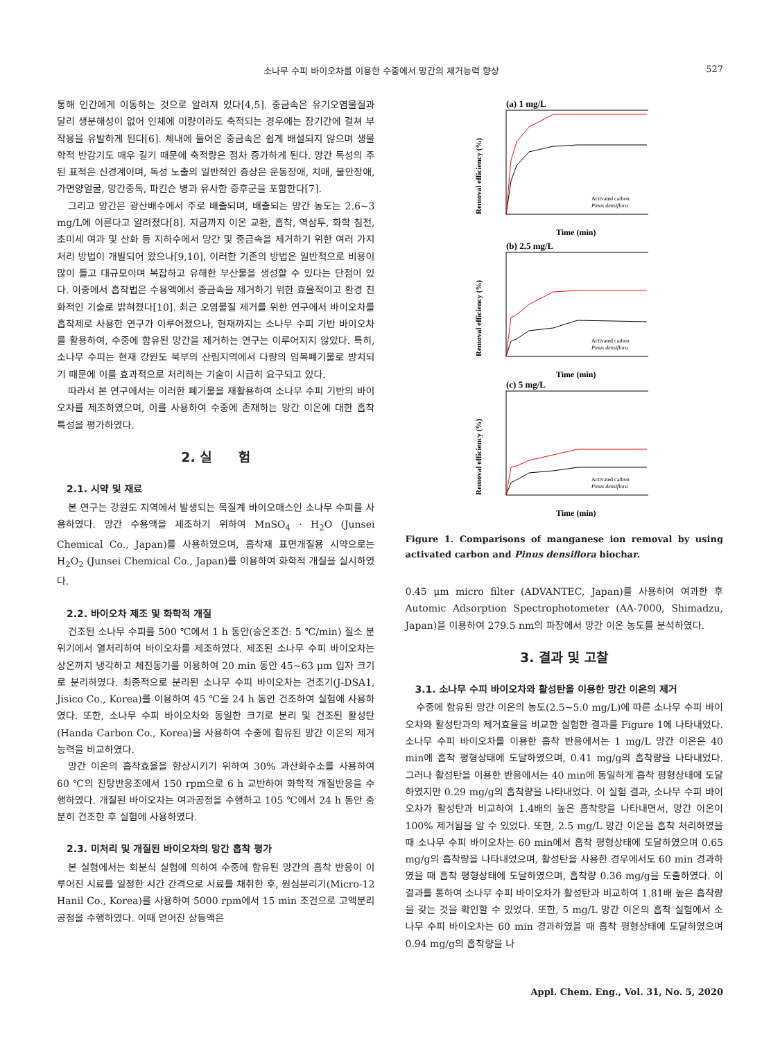소나무 수피 바이오차를 이용한 수중에서 망간의 제거능력 향상 527
통해 인간에게 이동하는 것으로 알려져 있다[4,5]. 중금속은 유기오염물질과 달리 생분해성이 없어 인체에 미량이라도 축적되는 경우에는 장기간에 걸쳐 부작용을 유발하게 된다[6]. 체내에 들어온 중금속은 쉽게 배설되지 않으며 생물학적 반감기도 매우 길기 때문에 축적량은 점차 증가하게 된다. 망간 독성의 주된 표적은 신경계이며, 독성 노출의 일반적인 증상은 운동장애, 치매, 불안장애, 가면양얼굴, 망간중독, 파킨슨 병과 유사한 증후군을 포함한다[7].
그리고 망간은 광산배수에서 주로 배출되며, 배출되는 망간 농도는 2.6~3 mg/L에 이른다고 알려졌다[8]. 지금까지 이온 교환, 흡착, 역삼투, 화학 침전, 초미세 여과 및 산화 등 지하수에서 망간 및 중금속을 제거하기 위한 여러 가지 처리 방법이 개발되어 왔으나[9,10], 이러한 기존의 방법은 일반적으로 비용이 많이 들고 대규모이며 복잡하고 유해한 부산물을 생성할 수 있다는 단점이 있다. 이중에서 흡착법은 수용액에서 중금속을 제거하기 위한 효율적이고 환경 친화적인 기술로 밝혀졌다[10]. 최근 오염물질 제거를 위한 연구에서 바이오차를 흡착제로 사용한 연구가 이루어졌으나, 현재까지는 소나무 수피 기반 바이오차를 활용하여, 수중에 함유된 망간을 제거하는 연구는 이루어지지 않았다. 특히, 소나무 수피는 현재 강원도 북부의 산림지역에서 다량의 임목폐기물로 방치되기 때문에 이를 효과적으로 처리하는 기술이 시급히 요구되고 있다.
따라서 본 연구에서는 이러한 폐기물을 재활용하여 소나무 수피 기반의 바이오차를 제조하였으며, 이를 사용하여 수중에 존재하는 망간 이온에 대한 흡착 특성을 평가하였다.
2. 실　　험
2.1. 시약 및 재료
본 연구는 강원도 지역에서 발생되는 목질계 바이오매스인 소나무 수피를 사용하였다. 망간 수용액을 제조하기 위하여 MnSO<sub>4</sub> · H<sub>2</sub>O (Junsei Chemical Co., Japan)를 사용하였으며, 흡착재 표면개질용 시약으로는 H<sub>2</sub>O<sub>2</sub> (Junsei Chemical Co., Japan)를 이용하여 화학적 개질을 실시하였다.
2.2. 바이오차 제조 및 화학적 개질
건조된 소나무 수피를 500 ℃에서 1 h 동안(승온조건: 5 ℃/min) 질소 분위기에서 열처리하여 바이오차를 제조하였다. 제조된 소나무 수피 바이오차는 상온까지 냉각하고 체진동기를 이용하여 20 min 동안 45~63 μm 입자 크기로 분리하였다. 최종적으로 분리된 소나무 수피 바이오차는 건조기(J-DSA1, Jisico Co., Korea)를 이용하여 45 ℃을 24 h 동안 건조하여 실험에 사용하였다. 또한, 소나무 수피 바이오차와 동일한 크기로 분리 및 건조된 활성탄(Handa Carbon Co., Korea)을 사용하여 수중에 함유된 망간 이온의 제거 능력을 비교하였다.
망간 이온의 흡착효율을 향상시키기 위하여 30% 과산화수소를 사용하여 60 ℃의 진탕반응조에서 150 rpm으로 6 h 교반하여 화학적 개질반응을 수행하였다. 개질된 바이오차는 여과공정을 수행하고 105 ℃에서 24 h 동안 충분히 건조한 후 실험에 사용하였다.
2.3. 미처리 및 개질된 바이오차의 망간 흡착 평가
본 실험에서는 회분식 실험에 의하여 수중에 함유된 망간의 흡착 반응이 이루어진 시료를 일정한 시간 간격으로 시료를 채취한 후, 원심분리기(Micro-12 Hanil Co., Korea)를 사용하여 5000 rpm에서 15 min 조건으로 고액분리 공정을 수행하였다. 이때 얻어진 상등액은
(a) 1 mg/L
Removal efficiency (%)
Time (min)
Activated carbon
Pinus densiflora
(b) 2.5 mg/L
Removal efficiency (%)
Time (min)
Activated carbon
Pinus densiflora
(c) 5 mg/L
Removal efficiency (%)
Time (min)
Activated carbon
Pinus densiflora
Figure 1. Comparisons of manganese ion removal by using activated carbon and Pinus densiflora biochar.
0.45 μm micro filter (ADVANTEC, Japan)를 사용하여 여과한 후 Automic Adsorption Spectrophotometer (AA-7000, Shimadzu, Japan)을 이용하여 279.5 nm의 파장에서 망간 이온 농도를 분석하였다.
3. 결과 및 고찰
3.1. 소나무 수피 바이오차와 활성탄을 이용한 망간 이온의 제거
수중에 함유된 망간 이온의 농도(2.5~5.0 mg/L)에 따른 소나무 수피 바이오차와 활성탄과의 제거효율을 비교한 실험한 결과를 Figure 1에 나타내었다. 소나무 수피 바이오차를 이용한 흡착 반응에서는 1 mg/L 망간 이온은 40 min에 흡착 평형상태에 도달하였으며, 0.41 mg/g의 흡착량을 나타내었다. 그러나 활성탄을 이용한 반응에서는 40 min에 동일하게 흡착 평형상태에 도달하였지만 0.29 mg/g의 흡착량을 나타내었다. 이 실험 결과, 소나무 수피 바이오차가 활성탄과 비교하여 1.4배의 높은 흡착량을 나타내면서, 망간 이온이 100% 제거됨을 알 수 있었다. 또한, 2.5 mg/L 망간 이온을 흡착 처리하였을 때 소나무 수피 바이오차는 60 min에서 흡착 평형상태에 도달하였으며 0.65 mg/g의 흡착량을 나타내었으며, 활성탄을 사용한 경우에서도 60 min 경과하였을 때 흡착 평형상태에 도달하였으며, 흡착량 0.36 mg/g을 도출하였다. 이 결과를 통하여 소나무 수피 바이오차가 활성탄과 비교하여 1.81배 높은 흡착량을 갖는 것을 확인할 수 있었다. 또한, 5 mg/L 망간 이온의 흡착 실험에서 소나무 수피 바이오차는 60 min 경과하였을 때 흡착 평형상태에 도달하였으며 0.94 mg/g의 흡착량을 나
Appl. Chem. Eng., Vol. 31, No. 5, 2020